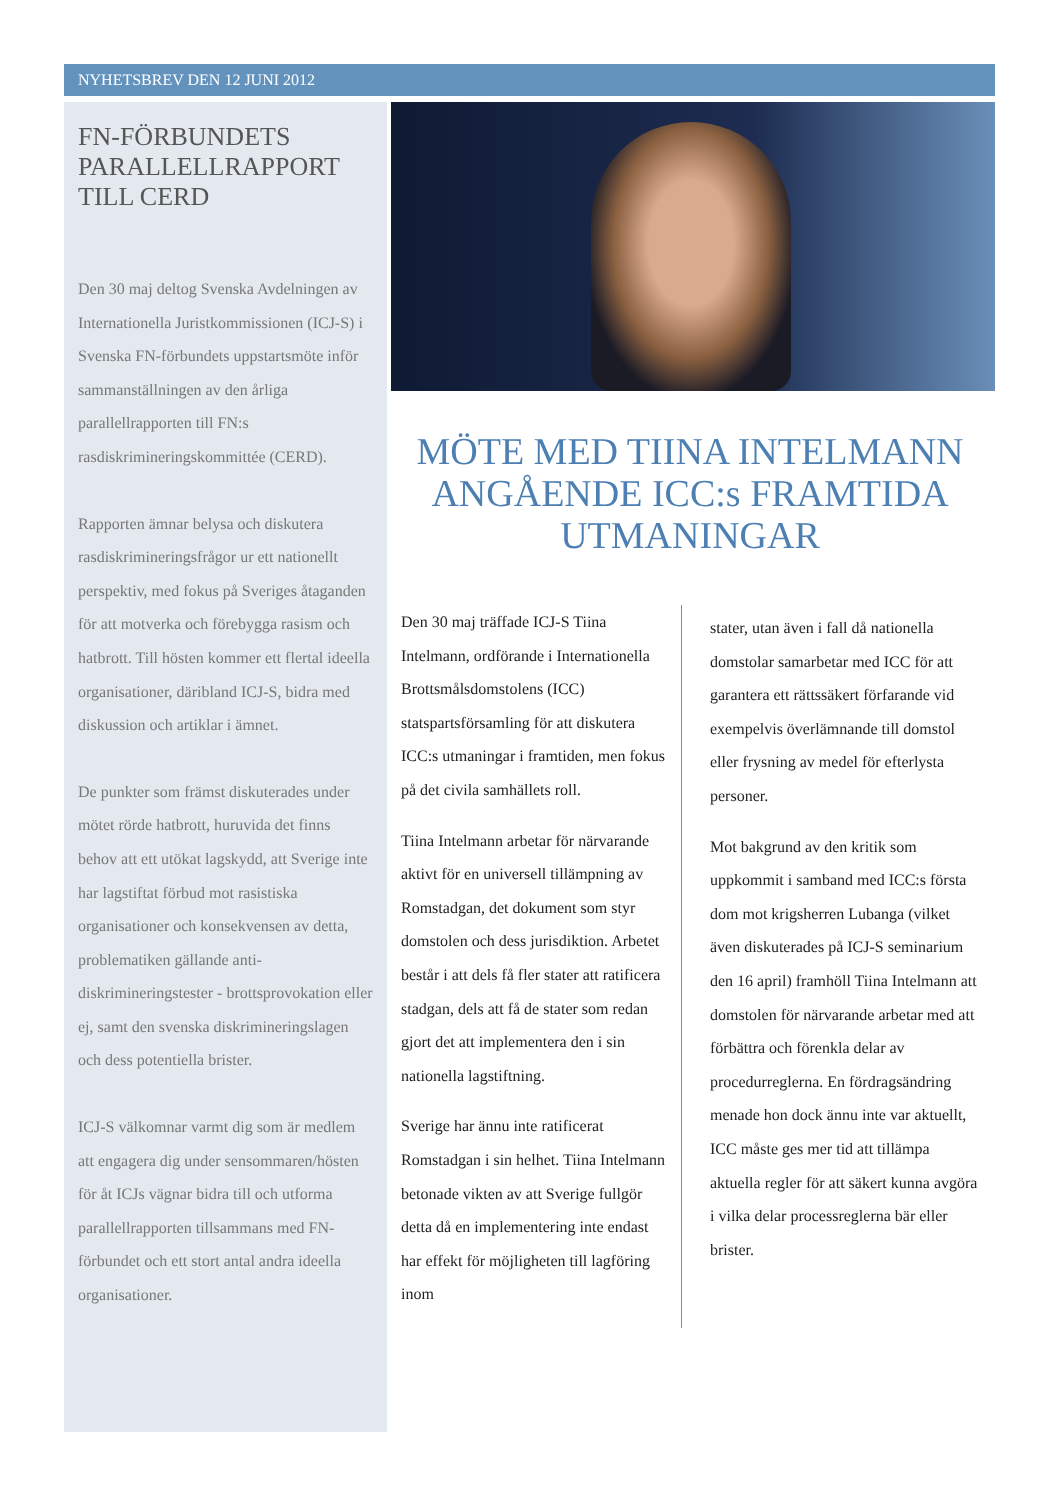NYHETSBREV DEN 12 JUNI 2012
FN-FÖRBUNDETS PARALLELLRAPPORT TILL CERD
Den 30 maj deltog Svenska Avdelningen av Internationella Juristkommissionen (ICJ-S) i Svenska FN-förbundets uppstartsmöte inför sammanställningen av den årliga parallellrapporten till FN:s rasdiskrimineringskommittée (CERD).
Rapporten ämnar belysa och diskutera rasdiskrimineringsfrågor ur ett nationellt perspektiv, med fokus på Sveriges åtaganden för att motverka och förebygga rasism och hatbrott. Till hösten kommer ett flertal ideella organisationer, däribland ICJ-S, bidra med diskussion och artiklar i ämnet.
De punkter som främst diskuterades under mötet rörde hatbrott, huruvida det finns behov att ett utökat lagskydd, att Sverige inte har lagstiftat förbud mot rasistiska organisationer och konsekvensen av detta, problematiken gällande anti-diskrimineringstester - brottsprovokation eller ej, samt den svenska diskrimineringslagen och dess potentiella brister.
ICJ-S välkomnar varmt dig som är medlem att engagera dig under sensommaren/hösten för åt ICJs vägnar bidra till och utforma parallellrapporten tillsammans med FN-förbundet och ett stort antal andra ideella organisationer.
MÖTE MED TIINA INTELMANN ANGÅENDE ICC:s FRAMTIDA UTMANINGAR
Den 30 maj träffade ICJ-S Tiina Intelmann, ordförande i Internationella Brottsmålsdomstolens (ICC) statspartsförsamling för att diskutera ICC:s utmaningar i framtiden, men fokus på det civila samhällets roll.
Tiina Intelmann arbetar för närvarande aktivt för en universell tillämpning av Romstadgan, det dokument som styr domstolen och dess jurisdiktion. Arbetet består i att dels få fler stater att ratificera stadgan, dels att få de stater som redan gjort det att implementera den i sin nationella lagstiftning.
Sverige har ännu inte ratificerat Romstadgan i sin helhet. Tiina Intelmann betonade vikten av att Sverige fullgör detta då en implementering inte endast har effekt för möjligheten till lagföring inom
stater, utan även i fall då nationella domstolar samarbetar med ICC för att garantera ett rättssäkert förfarande vid exempelvis överlämnande till domstol eller frysning av medel för efterlysta personer.
Mot bakgrund av den kritik som uppkommit i samband med ICC:s första dom mot krigsherren Lubanga (vilket även diskuterades på ICJ-S seminarium den 16 april) framhöll Tiina Intelmann att domstolen för närvarande arbetar med att förbättra och förenkla delar av procedurreglerna. En fördragsändring menade hon dock ännu inte var aktuellt, ICC måste ges mer tid att tillämpa aktuella regler för att säkert kunna avgöra i vilka delar processreglerna bär eller brister.